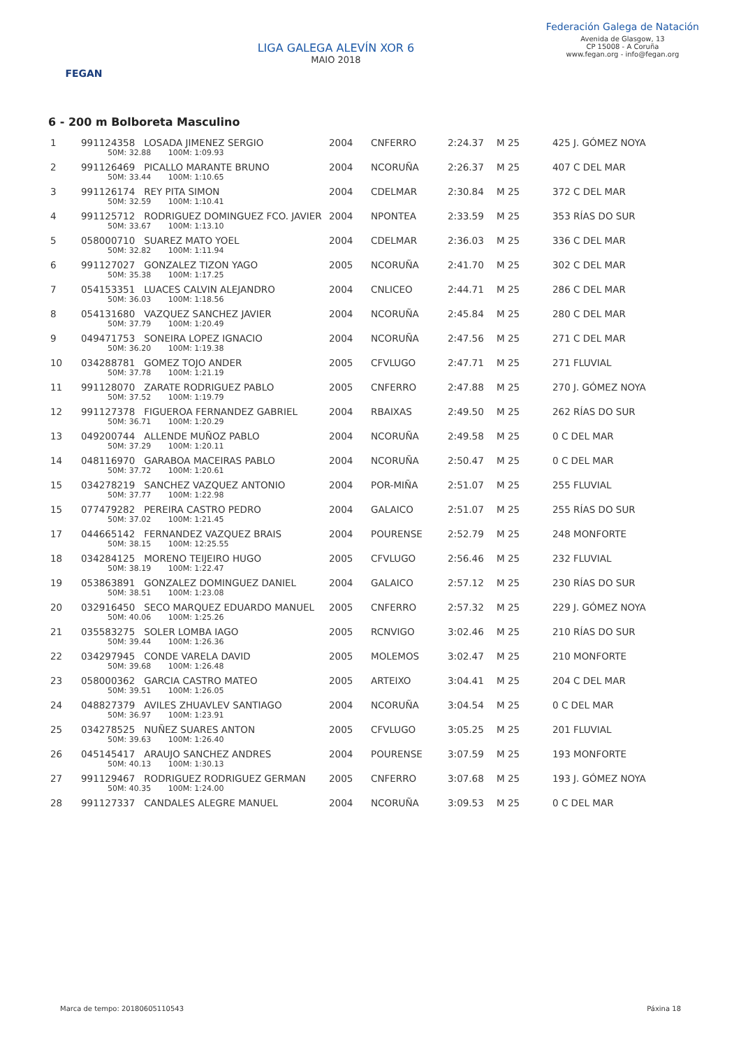FEGAN
LIGA GALEGA ALEVÍN XOR 6
MAIO 2018
Federación Galega de Natación
Avenida de Glasgow, 13
CP 15008 - A Coruña
www.fegan.org - info@fegan.org
6 - 200 m Bolboreta Masculino
| 1 | 991124358 LOSADA JIMENEZ SERGIO 50M: 32.88 100M: 1:09.93 | 2004 | CNFERRO | 2:24.37 | M 25 | 425 J. GÓMEZ NOYA |
| 2 | 991126469 PICALLO MARANTE BRUNO 50M: 33.44 100M: 1:10.65 | 2004 | NCORUÑA | 2:26.37 | M 25 | 407 C DEL MAR |
| 3 | 991126174 REY PITA SIMON 50M: 32.59 100M: 1:10.41 | 2004 | CDELMAR | 2:30.84 | M 25 | 372 C DEL MAR |
| 4 | 991125712 RODRIGUEZ DOMINGUEZ FCO. JAVIER 50M: 33.67 100M: 1:13.10 | 2004 | NPONTEA | 2:33.59 | M 25 | 353 RÍAS DO SUR |
| 5 | 058000710 SUAREZ MATO YOEL 50M: 32.82 100M: 1:11.94 | 2004 | CDELMAR | 2:36.03 | M 25 | 336 C DEL MAR |
| 6 | 991127027 GONZALEZ TIZON YAGO 50M: 35.38 100M: 1:17.25 | 2005 | NCORUÑA | 2:41.70 | M 25 | 302 C DEL MAR |
| 7 | 054153351 LUACES CALVIN ALEJANDRO 50M: 36.03 100M: 1:18.56 | 2004 | CNLICEO | 2:44.71 | M 25 | 286 C DEL MAR |
| 8 | 054131680 VAZQUEZ SANCHEZ JAVIER 50M: 37.79 100M: 1:20.49 | 2004 | NCORUÑA | 2:45.84 | M 25 | 280 C DEL MAR |
| 9 | 049471753 SONEIRA LOPEZ IGNACIO 50M: 36.20 100M: 1:19.38 | 2004 | NCORUÑA | 2:47.56 | M 25 | 271 C DEL MAR |
| 10 | 034288781 GOMEZ TOJO ANDER 50M: 37.78 100M: 1:21.19 | 2005 | CFVLUGO | 2:47.71 | M 25 | 271 FLUVIAL |
| 11 | 991128070 ZARATE RODRIGUEZ PABLO 50M: 37.52 100M: 1:19.79 | 2005 | CNFERRO | 2:47.88 | M 25 | 270 J. GÓMEZ NOYA |
| 12 | 991127378 FIGUEROA FERNANDEZ GABRIEL 50M: 36.71 100M: 1:20.29 | 2004 | RBAIXAS | 2:49.50 | M 25 | 262 RÍAS DO SUR |
| 13 | 049200744 ALLENDE MUÑOZ PABLO 50M: 37.29 100M: 1:20.11 | 2004 | NCORUÑA | 2:49.58 | M 25 | 0 C DEL MAR |
| 14 | 048116970 GARABOA MACEIRAS PABLO 50M: 37.72 100M: 1:20.61 | 2004 | NCORUÑA | 2:50.47 | M 25 | 0 C DEL MAR |
| 15 | 034278219 SANCHEZ VAZQUEZ ANTONIO 50M: 37.77 100M: 1:22.98 | 2004 | POR-MIÑA | 2:51.07 | M 25 | 255 FLUVIAL |
| 15 | 077479282 PEREIRA CASTRO PEDRO 50M: 37.02 100M: 1:21.45 | 2004 | GALAICO | 2:51.07 | M 25 | 255 RÍAS DO SUR |
| 17 | 044665142 FERNANDEZ VAZQUEZ BRAIS 50M: 38.15 100M: 12:25.55 | 2004 | POURENSE | 2:52.79 | M 25 | 248 MONFORTE |
| 18 | 034284125 MORENO TEIJEIRO HUGO 50M: 38.19 100M: 1:22.47 | 2005 | CFVLUGO | 2:56.46 | M 25 | 232 FLUVIAL |
| 19 | 053863891 GONZALEZ DOMINGUEZ DANIEL 50M: 38.51 100M: 1:23.08 | 2004 | GALAICO | 2:57.12 | M 25 | 230 RÍAS DO SUR |
| 20 | 032916450 SECO MARQUEZ EDUARDO MANUEL 50M: 40.06 100M: 1:25.26 | 2005 | CNFERRO | 2:57.32 | M 25 | 229 J. GÓMEZ NOYA |
| 21 | 035583275 SOLER LOMBA IAGO 50M: 39.44 100M: 1:26.36 | 2005 | RCNVIGO | 3:02.46 | M 25 | 210 RÍAS DO SUR |
| 22 | 034297945 CONDE VARELA DAVID 50M: 39.68 100M: 1:26.48 | 2005 | MOLEMOS | 3:02.47 | M 25 | 210 MONFORTE |
| 23 | 058000362 GARCIA CASTRO MATEO 50M: 39.51 100M: 1:26.05 | 2005 | ARTEIXO | 3:04.41 | M 25 | 204 C DEL MAR |
| 24 | 048827379 AVILES ZHUAVLEV SANTIAGO 50M: 36.97 100M: 1:23.91 | 2004 | NCORUÑA | 3:04.54 | M 25 | 0 C DEL MAR |
| 25 | 034278525 NUÑEZ SUARES ANTON 50M: 39.63 100M: 1:26.40 | 2005 | CFVLUGO | 3:05.25 | M 25 | 201 FLUVIAL |
| 26 | 045145417 ARAUJO SANCHEZ ANDRES 50M: 40.13 100M: 1:30.13 | 2004 | POURENSE | 3:07.59 | M 25 | 193 MONFORTE |
| 27 | 991129467 RODRIGUEZ RODRIGUEZ GERMAN 50M: 40.35 100M: 1:24.00 | 2005 | CNFERRO | 3:07.68 | M 25 | 193 J. GÓMEZ NOYA |
| 28 | 991127337 CANDALES ALEGRE MANUEL | 2004 | NCORUÑA | 3:09.53 | M 25 | 0 C DEL MAR |
Marca de tempo: 20180605110543 Páxina 18